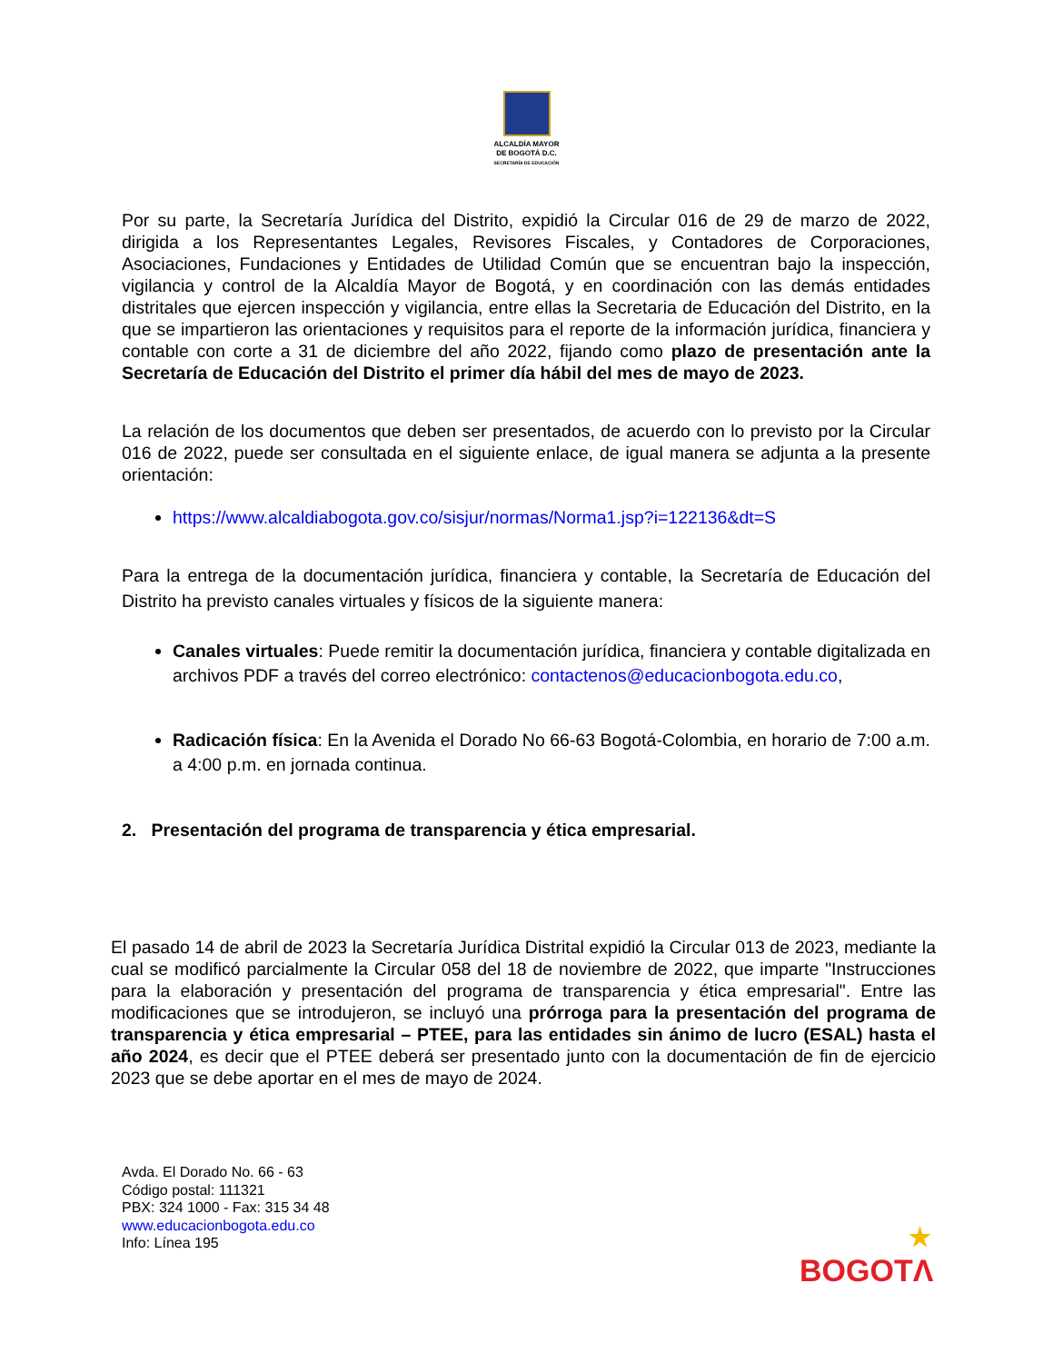ALCALDÍA MAYOR
DE BOGOTÁ D.C.
SECRETARÍA DE EDUCACIÓN
Por su parte, la Secretaría Jurídica del Distrito, expidió la Circular 016 de 29 de marzo de 2022, dirigida a los Representantes Legales, Revisores Fiscales, y Contadores de Corporaciones, Asociaciones, Fundaciones y Entidades de Utilidad Común que se encuentran bajo la inspección, vigilancia y control de la Alcaldía Mayor de Bogotá, y en coordinación con las demás entidades distritales que ejercen inspección y vigilancia, entre ellas la Secretaria de Educación del Distrito, en la que se impartieron las orientaciones y requisitos para el reporte de la información jurídica, financiera y contable con corte a 31 de diciembre del año 2022, fijando como plazo de presentación ante la Secretaría de Educación del Distrito el primer día hábil del mes de mayo de 2023.
La relación de los documentos que deben ser presentados, de acuerdo con lo previsto por la Circular 016 de 2022, puede ser consultada en el siguiente enlace, de igual manera se adjunta a la presente orientación:
https://www.alcaldiabogota.gov.co/sisjur/normas/Norma1.jsp?i=122136&dt=S
Para la entrega de la documentación jurídica, financiera y contable, la Secretaría de Educación del Distrito ha previsto canales virtuales y físicos de la siguiente manera:
Canales virtuales: Puede remitir la documentación jurídica, financiera y contable digitalizada en archivos PDF a través del correo electrónico: contactenos@educacionbogota.edu.co,
Radicación física: En la Avenida el Dorado No 66-63 Bogotá-Colombia, en horario de 7:00 a.m. a 4:00 p.m. en jornada continua.
2. Presentación del programa de transparencia y ética empresarial.
El pasado 14 de abril de 2023 la Secretaría Jurídica Distrital expidió la Circular 013 de 2023, mediante la cual se modificó parcialmente la Circular 058 del 18 de noviembre de 2022, que imparte "Instrucciones para la elaboración y presentación del programa de transparencia y ética empresarial". Entre las modificaciones que se introdujeron, se incluyó una prórroga para la presentación del programa de transparencia y ética empresarial – PTEE, para las entidades sin ánimo de lucro (ESAL) hasta el año 2024, es decir que el PTEE deberá ser presentado junto con la documentación de fin de ejercicio 2023 que se debe aportar en el mes de mayo de 2024.
Avda. El Dorado No. 66 - 63
Código postal: 111321
PBX: 324 1000 - Fax: 315 34 48
www.educacionbogota.edu.co
Info: Línea 195
★
BOGOTΛ